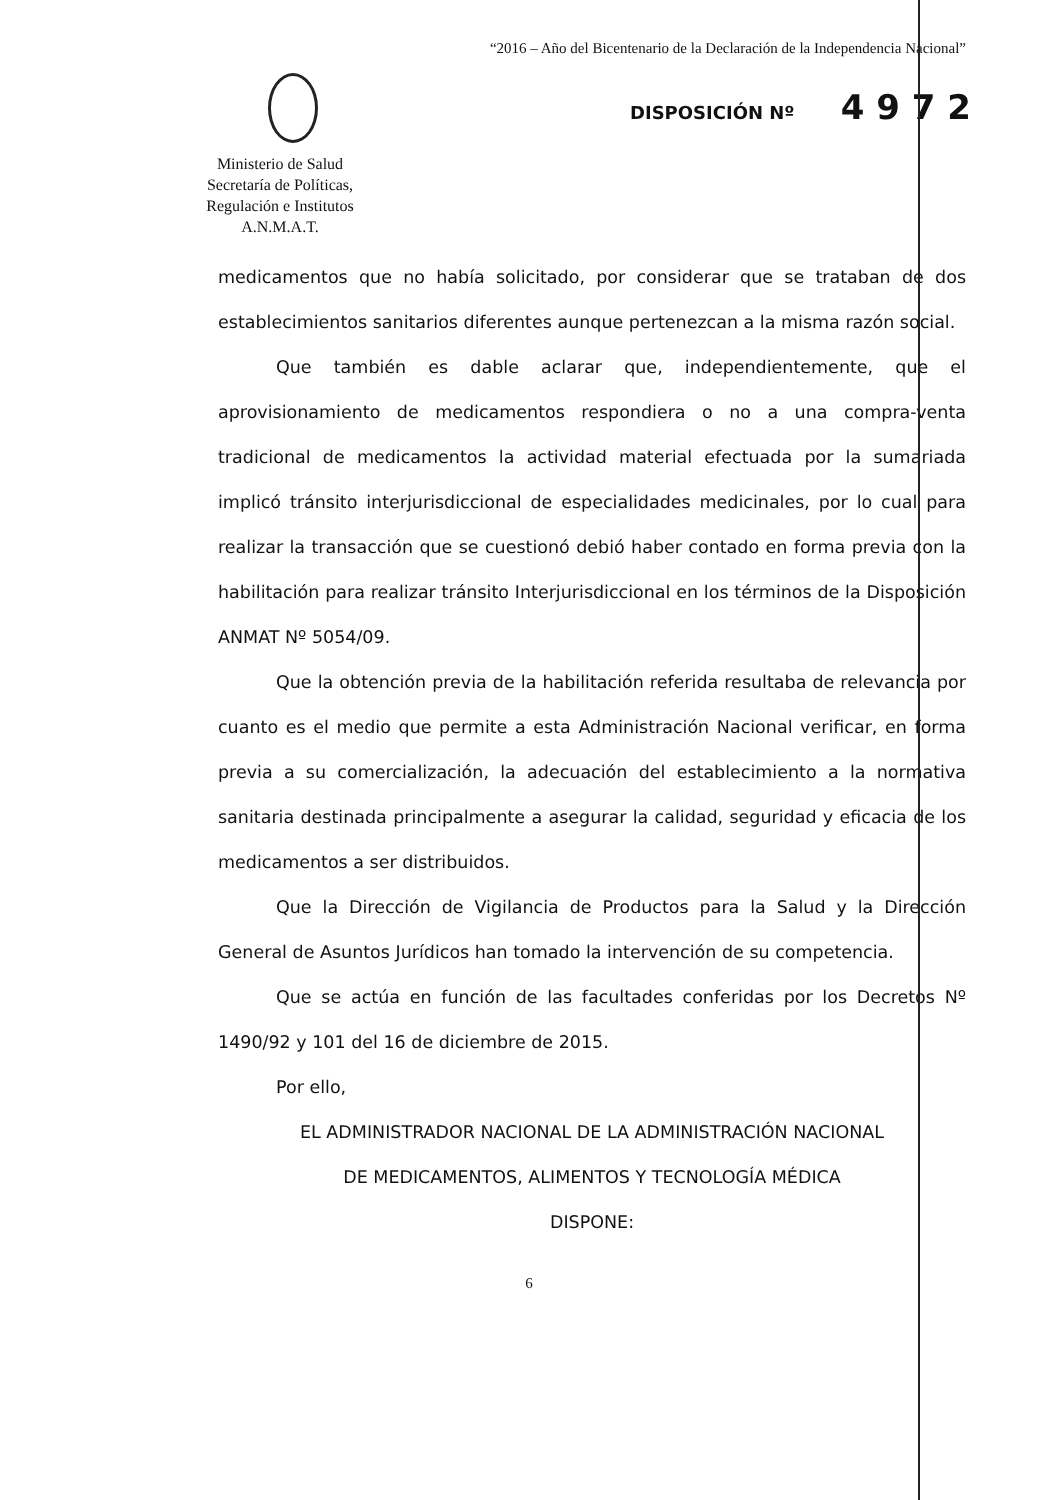“2016 – Año del Bicentenario de la Declaración de la Independencia Nacional”
Ministerio de Salud
Secretaría de Políticas,
Regulación e Institutos
A.N.M.A.T.
DISPOSICIÓN Nº 4 9 7 2
medicamentos que no había solicitado, por considerar que se trataban de dos establecimientos sanitarios diferentes aunque pertenezcan a la misma razón social.
Que también es dable aclarar que, independientemente, que el aprovisionamiento de medicamentos respondiera o no a una compra-venta tradicional de medicamentos la actividad material efectuada por la sumariada implicó tránsito interjurisdiccional de especialidades medicinales, por lo cual para realizar la transacción que se cuestionó debió haber contado en forma previa con la habilitación para realizar tránsito Interjurisdiccional en los términos de la Disposición ANMAT Nº 5054/09.
Que la obtención previa de la habilitación referida resultaba de relevancia por cuanto es el medio que permite a esta Administración Nacional verificar, en forma previa a su comercialización, la adecuación del establecimiento a la normativa sanitaria destinada principalmente a asegurar la calidad, seguridad y eficacia de los medicamentos a ser distribuidos.
Que la Dirección de Vigilancia de Productos para la Salud y la Dirección General de Asuntos Jurídicos han tomado la intervención de su competencia.
Que se actúa en función de las facultades conferidas por los Decretos Nº 1490/92 y 101 del 16 de diciembre de 2015.
Por ello,
EL ADMINISTRADOR NACIONAL DE LA ADMINISTRACIÓN NACIONAL
DE MEDICAMENTOS, ALIMENTOS Y TECNOLOGÍA MÉDICA
DISPONE:
6